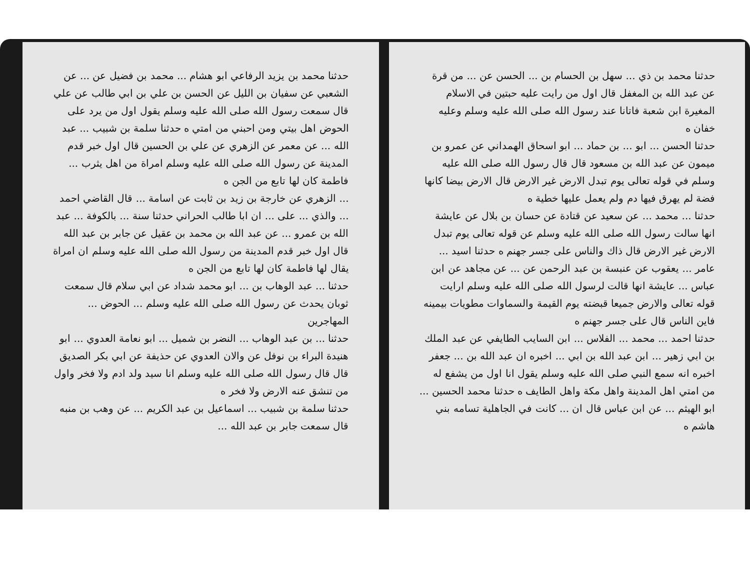حدثنا محمد بن ذي ... سهل بن الحسام بن ... الحسن عن ... من قرة عن عبد الله بن المغفل قال اول من رايت عليه حبتين في الاسلام المغيرة ابن شعبة فاتانا عند رسول الله صلى الله عليه وسلم وعليه خفان ه
حدثنا الحسن ... ابو ... بن حماد ... ابو اسحاق الهمداني عن عمرو بن ميمون عن عبد الله بن مسعود قال قال رسول الله صلى الله عليه وسلم في قوله تعالى يوم تبدل الارض غير الارض قال الارض بيضا كانها فضة لم يهرق فيها دم ولم يعمل عليها خطية ه
حدثنا ... محمد ... عن سعيد عن قتادة عن حسان بن بلال عن عايشة انها سالت رسول الله صلى الله عليه وسلم عن قوله تعالى يوم تبدل الارض غير الارض قال ذاك والناس على جسر جهنم ه حدثنا اسيد ... عامر ... يعقوب عن عنبسة بن عبد الرحمن عن ... عن مجاهد عن ابن عباس ... عايشة انها قالت لرسول الله صلى الله عليه وسلم ارايت قوله تعالى والارض جميعا قبضته يوم القيمة والسماوات مطويات بيمينه فاين الناس قال على جسر جهنم ه
حدثنا احمد ... محمد ... الفلاس ... ابن السايب الطايفي عن عبد الملك بن ابي زهير ... ابن عبد الله بن ابي ... اخبره ان عبد الله بن ... جعفر اخبره انه سمع النبي صلى الله عليه وسلم يقول انا اول من يشفع له من امتي اهل المدينة واهل مكة واهل الطايف ه حدثنا محمد الحسين ... ابو الهيثم ... عن ابن عباس قال ان ... كانت في الجاهلية تسامه بني هاشم ه
حدثنا محمد بن يزيد الرفاعي ابو هشام ... محمد بن فضيل عن ... عن الشعبي عن سفيان بن الليل عن الحسن بن علي بن ابي طالب عن علي قال سمعت رسول الله صلى الله عليه وسلم يقول اول من يرد على الحوض اهل بيتي ومن احبني من امتي ه حدثنا سلمة بن شبيب ... عبد الله ... عن معمر عن الزهري عن علي بن الحسين قال اول خبر قدم المدينة عن رسول الله صلى الله عليه وسلم امراة من اهل يثرب ... فاطمة كان لها تابع من الجن ه
... الزهري عن خارجة بن زيد بن ثابت عن اسامة ... قال القاضي احمد ... والذي ... على ... ان ابا طالب الحراني حدثنا سنة ... بالكوفة ... عبد الله بن عمرو ... عن عبد الله بن محمد بن عقيل عن جابر بن عبد الله قال اول خبر قدم المدينة من رسول الله صلى الله عليه وسلم ان امراة يقال لها فاطمة كان لها تابع من الجن ه
حدثنا ... عبد الوهاب بن ... ابو محمد شداد عن ابي سلام قال سمعت ثوبان يحدث عن رسول الله صلى الله عليه وسلم ... الحوض ... المهاجرين
حدثنا ... بن عبد الوهاب ... النضر بن شميل ... ابو نعامة العدوي ... ابو هنيدة البراء بن نوفل عن والان العدوي عن حذيفة عن ابي بكر الصديق قال قال رسول الله صلى الله عليه وسلم انا سيد ولد ادم ولا فخر واول من تنشق عنه الارض ولا فخر ه
حدثنا سلمة بن شبيب ... اسماعيل بن عبد الكريم ... عن وهب بن منبه قال سمعت جابر بن عبد الله ...